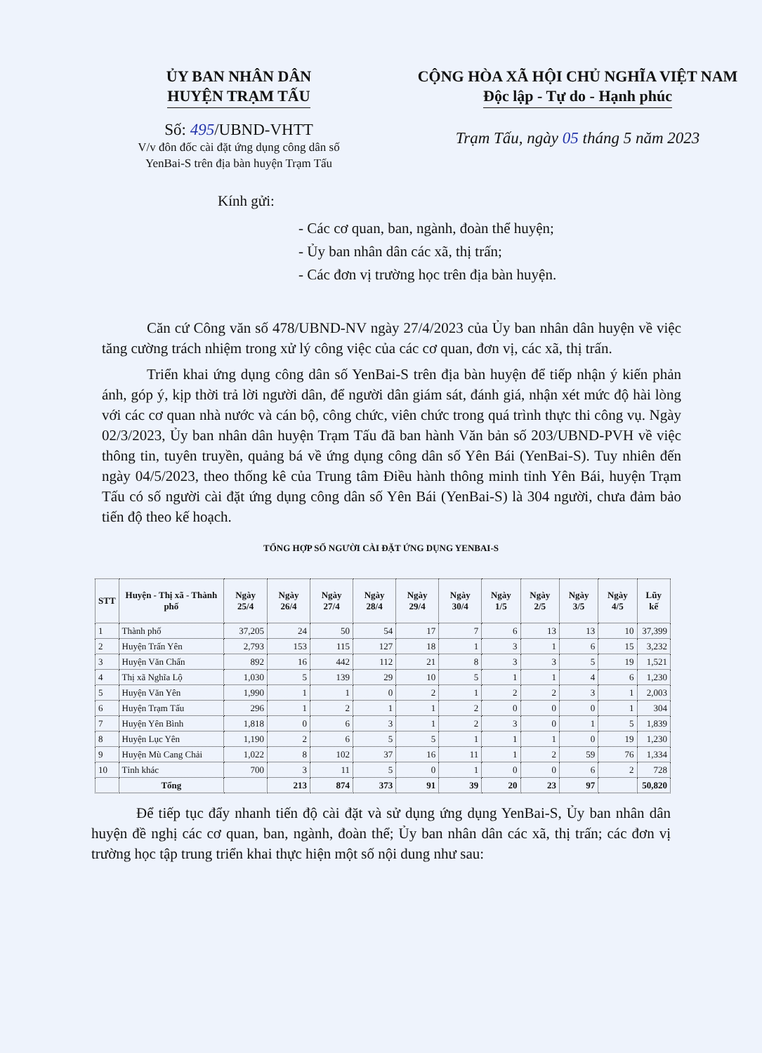ỦY BAN NHÂN DÂN
HUYỆN TRẠM TẤU
Số: 495/UBND-VHTT
V/v đôn đốc cài đặt ứng dụng công dân số
YenBai-S trên địa bàn huyện Trạm Tấu
CỘNG HÒA XÃ HỘI CHỦ NGHĨA VIỆT NAM
Độc lập - Tự do - Hạnh phúc
Trạm Tấu, ngày 05 tháng 5 năm 2023
Kính gửi:
- Các cơ quan, ban, ngành, đoàn thể huyện;
- Ủy ban nhân dân các xã, thị trấn;
- Các đơn vị trường học trên địa bàn huyện.
Căn cứ Công văn số 478/UBND-NV ngày 27/4/2023 của Ủy ban nhân dân huyện về việc tăng cường trách nhiệm trong xử lý công việc của các cơ quan, đơn vị, các xã, thị trấn.
Triển khai ứng dụng công dân số YenBai-S trên địa bàn huyện để tiếp nhận ý kiến phản ánh, góp ý, kịp thời trả lời người dân, để người dân giám sát, đánh giá, nhận xét mức độ hài lòng với các cơ quan nhà nước và cán bộ, công chức, viên chức trong quá trình thực thi công vụ. Ngày 02/3/2023, Ủy ban nhân dân huyện Trạm Tấu đã ban hành Văn bản số 203/UBND-PVH về việc thông tin, tuyên truyền, quảng bá về ứng dụng công dân số Yên Bái (YenBai-S). Tuy nhiên đến ngày 04/5/2023, theo thống kê của Trung tâm Điều hành thông minh tỉnh Yên Bái, huyện Trạm Tấu có số người cài đặt ứng dụng công dân số Yên Bái (YenBai-S) là 304 người, chưa đảm bảo tiến độ theo kế hoạch.
TỔNG HỢP SỐ NGƯỜI CÀI ĐẶT ỨNG DỤNG YENBAI-S
| STT | Huyện - Thị xã - Thành phố | Ngày 25/4 | Ngày 26/4 | Ngày 27/4 | Ngày 28/4 | Ngày 29/4 | Ngày 30/4 | Ngày 1/5 | Ngày 2/5 | Ngày 3/5 | Ngày 4/5 | Lũy kế |
| --- | --- | --- | --- | --- | --- | --- | --- | --- | --- | --- | --- | --- |
| 1 | Thành phố | 37,205 | 24 | 50 | 54 | 17 | 7 | 6 | 13 | 13 | 10 | 37,399 |
| 2 | Huyện Trấn Yên | 2,793 | 153 | 115 | 127 | 18 | 1 | 3 | 1 | 6 | 15 | 3,232 |
| 3 | Huyện Văn Chấn | 892 | 16 | 442 | 112 | 21 | 8 | 3 | 3 | 5 | 19 | 1,521 |
| 4 | Thị xã Nghĩa Lộ | 1,030 | 5 | 139 | 29 | 10 | 5 | 1 | 1 | 4 | 6 | 1,230 |
| 5 | Huyện Văn Yên | 1,990 | 1 | 1 | 0 | 2 | 1 | 2 | 2 | 3 | 1 | 2,003 |
| 6 | Huyện Trạm Tấu | 296 | 1 | 2 | 1 | 1 | 2 | 0 | 0 | 0 | 1 | 304 |
| 7 | Huyện Yên Bình | 1,818 | 0 | 6 | 3 | 1 | 2 | 3 | 0 | 1 | 5 | 1,839 |
| 8 | Huyện Lục Yên | 1,190 | 2 | 6 | 5 | 5 | 1 | 1 | 1 | 0 | 19 | 1,230 |
| 9 | Huyện Mù Cang Chải | 1,022 | 8 | 102 | 37 | 16 | 11 | 1 | 2 | 59 | 76 | 1,334 |
| 10 | Tỉnh khác | 700 | 3 | 11 | 5 | 0 | 1 | 0 | 0 | 6 | 2 | 728 |
| | Tổng | | 213 | 874 | 373 | 91 | 39 | 20 | 23 | 97 | | 50,820 |
Để tiếp tục đẩy nhanh tiến độ cài đặt và sử dụng ứng dụng YenBai-S, Ủy ban nhân dân huyện đề nghị các cơ quan, ban, ngành, đoàn thể; Ủy ban nhân dân các xã, thị trấn; các đơn vị trường học tập trung triển khai thực hiện một số nội dung như sau: